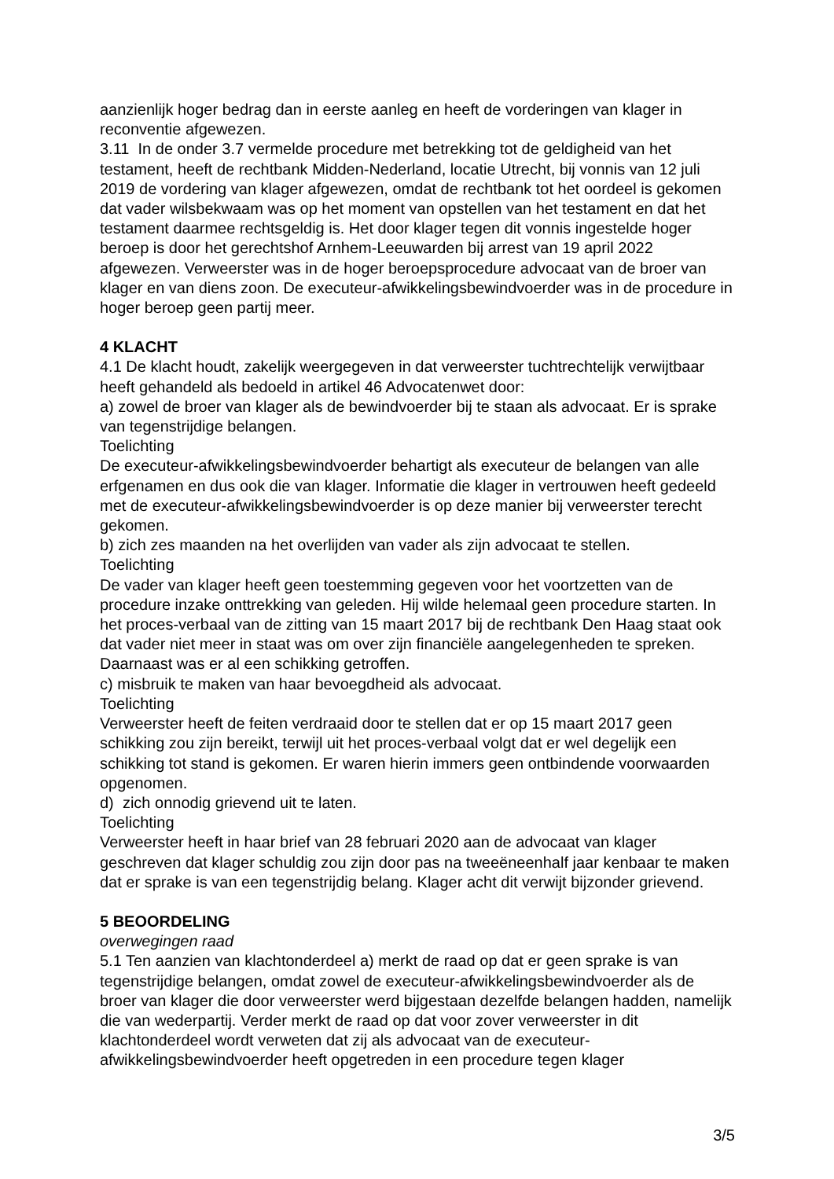aanzienlijk hoger bedrag dan in eerste aanleg en heeft de vorderingen van klager in reconventie afgewezen.
3.11 In de onder 3.7 vermelde procedure met betrekking tot de geldigheid van het testament, heeft de rechtbank Midden-Nederland, locatie Utrecht, bij vonnis van 12 juli 2019 de vordering van klager afgewezen, omdat de rechtbank tot het oordeel is gekomen dat vader wilsbekwaam was op het moment van opstellen van het testament en dat het testament daarmee rechtsgeldig is. Het door klager tegen dit vonnis ingestelde hoger beroep is door het gerechtshof Arnhem-Leeuwarden bij arrest van 19 april 2022 afgewezen. Verweerster was in de hoger beroepsprocedure advocaat van de broer van klager en van diens zoon. De executeur-afwikkelingsbewindvoerder was in de procedure in hoger beroep geen partij meer.
4 KLACHT
4.1 De klacht houdt, zakelijk weergegeven in dat verweerster tuchtrechtelijk verwijtbaar heeft gehandeld als bedoeld in artikel 46 Advocatenwet door:
a) zowel de broer van klager als de bewindvoerder bij te staan als advocaat. Er is sprake van tegenstrijdige belangen.
Toelichting
De executeur-afwikkelingsbewindvoerder behartigt als executeur de belangen van alle erfgenamen en dus ook die van klager. Informatie die klager in vertrouwen heeft gedeeld met de executeur-afwikkelingsbewindvoerder is op deze manier bij verweerster terecht gekomen.
b) zich zes maanden na het overlijden van vader als zijn advocaat te stellen.
Toelichting
De vader van klager heeft geen toestemming gegeven voor het voortzetten van de procedure inzake onttrekking van geleden. Hij wilde helemaal geen procedure starten. In het proces-verbaal van de zitting van 15 maart 2017 bij de rechtbank Den Haag staat ook dat vader niet meer in staat was om over zijn financiële aangelegenheden te spreken. Daarnaast was er al een schikking getroffen.
c) misbruik te maken van haar bevoegdheid als advocaat.
Toelichting
Verweerster heeft de feiten verdraaid door te stellen dat er op 15 maart 2017 geen schikking zou zijn bereikt, terwijl uit het proces-verbaal volgt dat er wel degelijk een schikking tot stand is gekomen. Er waren hierin immers geen ontbindende voorwaarden opgenomen.
d) zich onnodig grievend uit te laten.
Toelichting
Verweerster heeft in haar brief van 28 februari 2020 aan de advocaat van klager geschreven dat klager schuldig zou zijn door pas na tweeëneenhalf jaar kenbaar te maken dat er sprake is van een tegenstrijdig belang. Klager acht dit verwijt bijzonder grievend.
5 BEOORDELING
overwegingen raad
5.1 Ten aanzien van klachtonderdeel a) merkt de raad op dat er geen sprake is van tegenstrijdige belangen, omdat zowel de executeur-afwikkelingsbewindvoerder als de broer van klager die door verweerster werd bijgestaan dezelfde belangen hadden, namelijk die van wederpartij. Verder merkt de raad op dat voor zover verweerster in dit klachtonderdeel wordt verweten dat zij als advocaat van de executeur-afwikkelingsbewindvoerder heeft opgetreden in een procedure tegen klager
3/5